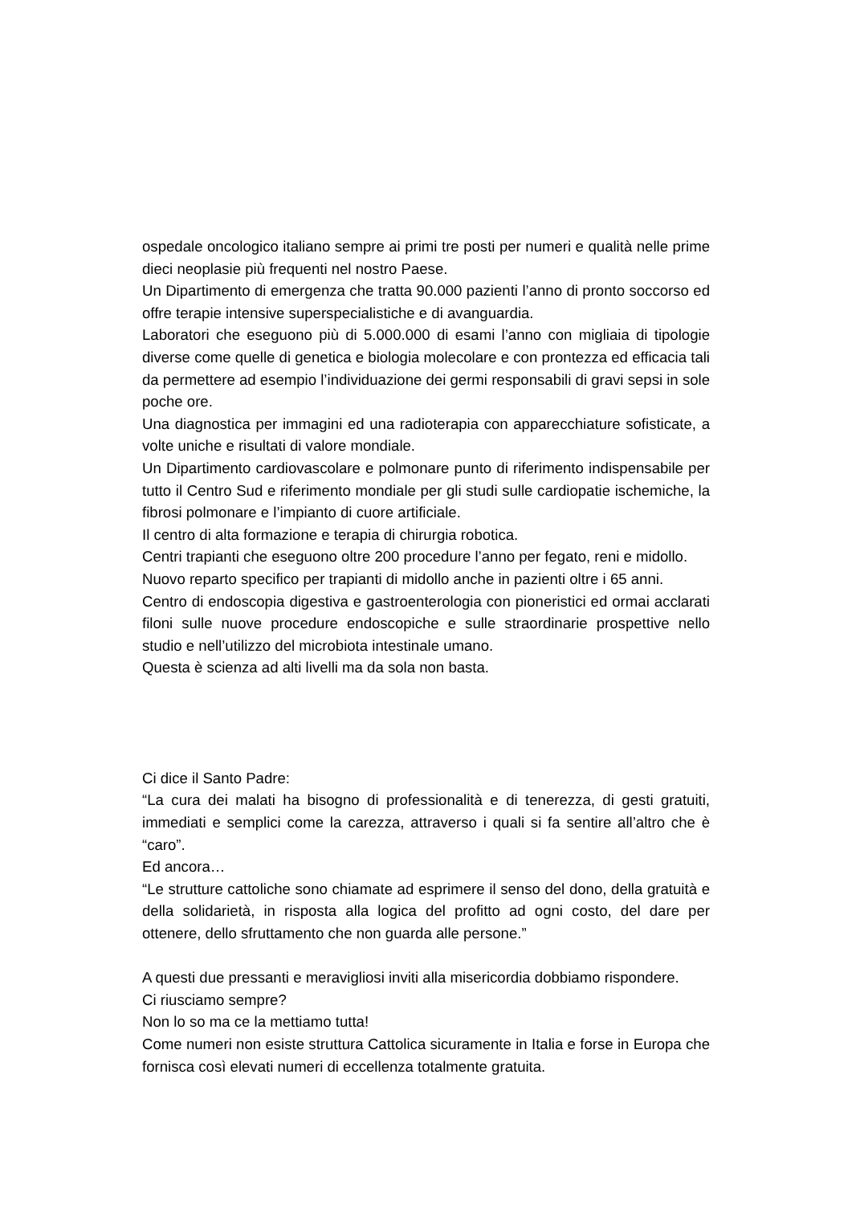ospedale oncologico italiano sempre ai primi tre posti per numeri e qualità nelle prime dieci neoplasie più frequenti nel nostro Paese.
Un Dipartimento di emergenza che tratta 90.000 pazienti l’anno di pronto soccorso ed offre terapie intensive superspecialistiche e di avanguardia.
Laboratori che eseguono più di 5.000.000 di esami l’anno con migliaia di tipologie diverse come quelle di genetica e biologia molecolare e con prontezza ed efficacia tali da permettere ad esempio l’individuazione dei germi responsabili di gravi sepsi in sole poche ore.
Una diagnostica per immagini ed una radioterapia con apparecchiature sofisticate, a volte uniche e risultati di valore mondiale.
Un Dipartimento cardiovascolare e polmonare punto di riferimento indispensabile per tutto il Centro Sud e riferimento mondiale per gli studi sulle cardiopatie ischemiche, la fibrosi polmonare e l’impianto di cuore artificiale.
Il centro di alta formazione e terapia di chirurgia robotica.
Centri trapianti che eseguono oltre 200 procedure l’anno per fegato, reni e midollo.
Nuovo reparto specifico per trapianti di midollo anche in pazienti oltre i 65 anni.
Centro di endoscopia digestiva e gastroenterologia con pioneristici ed ormai acclarati filoni sulle nuove procedure endoscopiche e sulle straordinarie prospettive nello studio e nell’utilizzo del microbiota intestinale umano.
Questa è scienza ad alti livelli ma da sola non basta.
Ci dice il Santo Padre:
“La cura dei malati ha bisogno di professionalità e di tenerezza, di gesti gratuiti, immediati e semplici come la carezza, attraverso i quali si fa sentire all’altro che è “caro”.
Ed ancora…
“Le strutture cattoliche sono chiamate ad esprimere il senso del dono, della gratuità e della solidarietà, in risposta alla logica del profitto ad ogni costo, del dare per ottenere, dello sfruttamento che non guarda alle persone.”
A questi due pressanti e meravigliosi inviti alla misericordia dobbiamo rispondere.
Ci riusciamo sempre?
Non lo so ma ce la mettiamo tutta!
Come numeri non esiste struttura Cattolica sicuramente in Italia e forse in Europa che fornisca così elevati numeri di eccellenza totalmente gratuita.